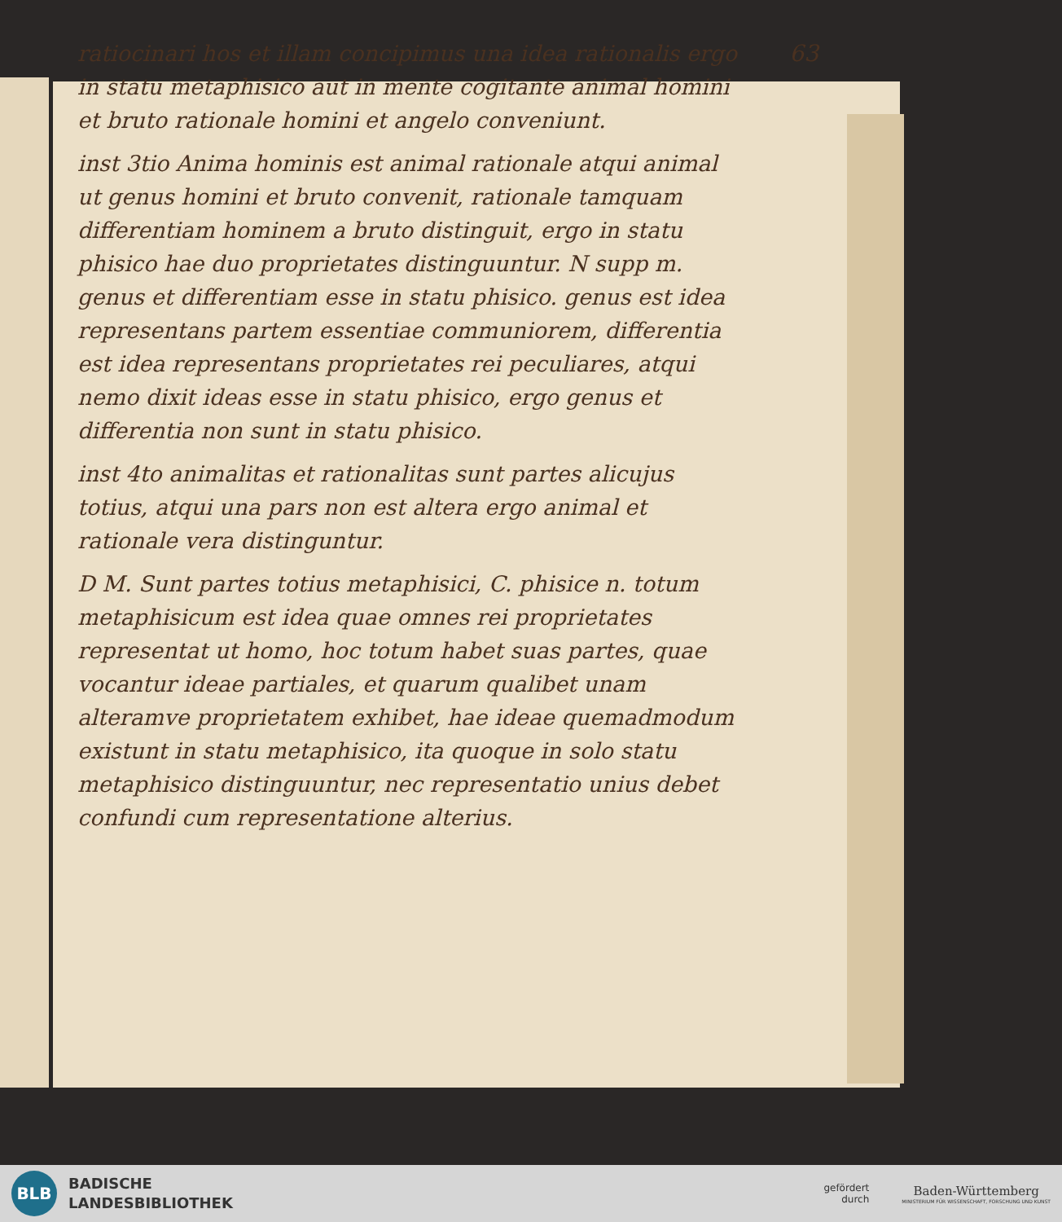63
ratiocinari hos et illam concipimus una idea rationalis ergo in statu metaphisico aut in mente cogitante animal homini et bruto rationale homini et angelo conveniunt.
inst 3tio Anima hominis est animal rationale atqui animal ut genus homini et bruto convenit, rationale tamquam differentiam hominem a bruto distinguit, ergo in statu phisico hae duo proprietates distinguuntur. N supp m. genus et differentiam esse in statu phisico. genus est idea representans partem essentiae communiorem, differentia est idea representans proprietates rei peculiares, atqui nemo dixit ideas esse in statu phisico, ergo genus et differentia non sunt in statu phisico.
inst 4to animalitas et rationalitas sunt partes alicujus totius, atqui una pars non est altera ergo animal et rationale vera distinguntur.
D M. Sunt partes totius metaphisici, C. phisice n. totum metaphisicum est idea quae omnes rei proprietates representat ut homo, hoc totum habet suas partes, quae vocantur ideae partiales, et quarum qualibet unam alteramve proprietatem exhibet, hae ideae quemadmodum existunt in statu metaphisico, ita quoque in solo statu metaphisico distinguuntur, nec representatio unius debet confundi cum representatione alterius.
BLB
BADISCHE
LANDESBIBLIOTHEK
gefördert
durch
Baden-Württemberg
MINISTERIUM FÜR WISSENSCHAFT, FORSCHUNG UND KUNST